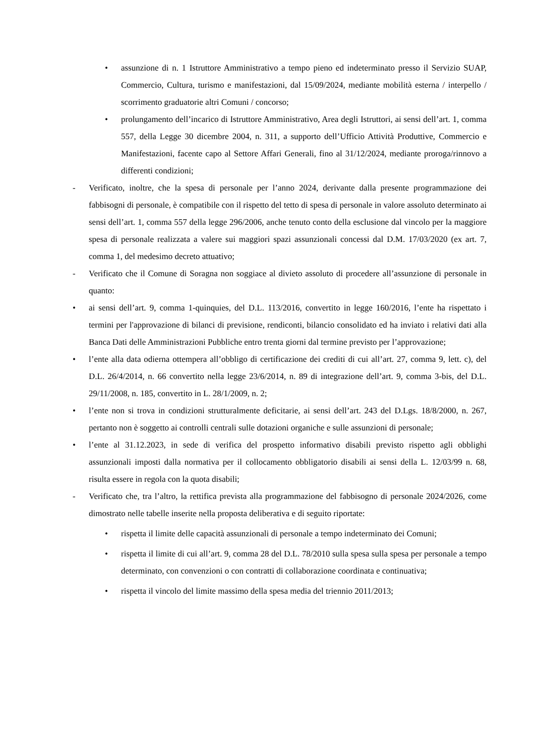• assunzione di n. 1 Istruttore Amministrativo a tempo pieno ed indeterminato presso il Servizio SUAP, Commercio, Cultura, turismo e manifestazioni, dal 15/09/2024, mediante mobilità esterna / interpello / scorrimento graduatorie altri Comuni / concorso;
• prolungamento dell’incarico di Istruttore Amministrativo, Area degli Istruttori, ai sensi dell’art. 1, comma 557, della Legge 30 dicembre 2004, n. 311, a supporto dell’Ufficio Attività Produttive, Commercio e Manifestazioni, facente capo al Settore Affari Generali, fino al 31/12/2024, mediante proroga/rinnovo a differenti condizioni;
- Verificato, inoltre, che la spesa di personale per l’anno 2024, derivante dalla presente programmazione dei fabbisogni di personale, è compatibile con il rispetto del tetto di spesa di personale in valore assoluto determinato ai sensi dell’art. 1, comma 557 della legge 296/2006, anche tenuto conto della esclusione dal vincolo per la maggiore spesa di personale realizzata a valere sui maggiori spazi assunzionali concessi dal D.M. 17/03/2020 (ex art. 7, comma 1, del medesimo decreto attuativo;
- Verificato che il Comune di Soragna non soggiace al divieto assoluto di procedere all’assunzione di personale in quanto:
• ai sensi dell’art. 9, comma 1-quinquies, del D.L. 113/2016, convertito in legge 160/2016, l’ente ha rispettato i termini per l'approvazione di bilanci di previsione, rendiconti, bilancio consolidato ed ha inviato i relativi dati alla Banca Dati delle Amministrazioni Pubbliche entro trenta giorni dal termine previsto per l’approvazione;
• l’ente alla data odierna ottempera all’obbligo di certificazione dei crediti di cui all’art. 27, comma 9, lett. c), del D.L. 26/4/2014, n. 66 convertito nella legge 23/6/2014, n. 89 di integrazione dell’art. 9, comma 3-bis, del D.L. 29/11/2008, n. 185, convertito in L. 28/1/2009, n. 2;
• l’ente non si trova in condizioni strutturalmente deficitarie, ai sensi dell’art. 243 del D.Lgs. 18/8/2000, n. 267, pertanto non è soggetto ai controlli centrali sulle dotazioni organiche e sulle assunzioni di personale;
• l’ente al 31.12.2023, in sede di verifica del prospetto informativo disabili previsto rispetto agli obblighi assunzionali imposti dalla normativa per il collocamento obbligatorio disabili ai sensi della L. 12/03/99 n. 68, risulta essere in regola con la quota disabili;
- Verificato che, tra l’altro, la rettifica prevista alla programmazione del fabbisogno di personale 2024/2026, come dimostrato nelle tabelle inserite nella proposta deliberativa e di seguito riportate:
• rispetta il limite delle capacità assunzionali di personale a tempo indeterminato dei Comuni;
• rispetta il limite di cui all’art. 9, comma 28 del D.L. 78/2010 sulla spesa sulla spesa per personale a tempo determinato, con convenzioni o con contratti di collaborazione coordinata e continuativa;
• rispetta il vincolo del limite massimo della spesa media del triennio 2011/2013;